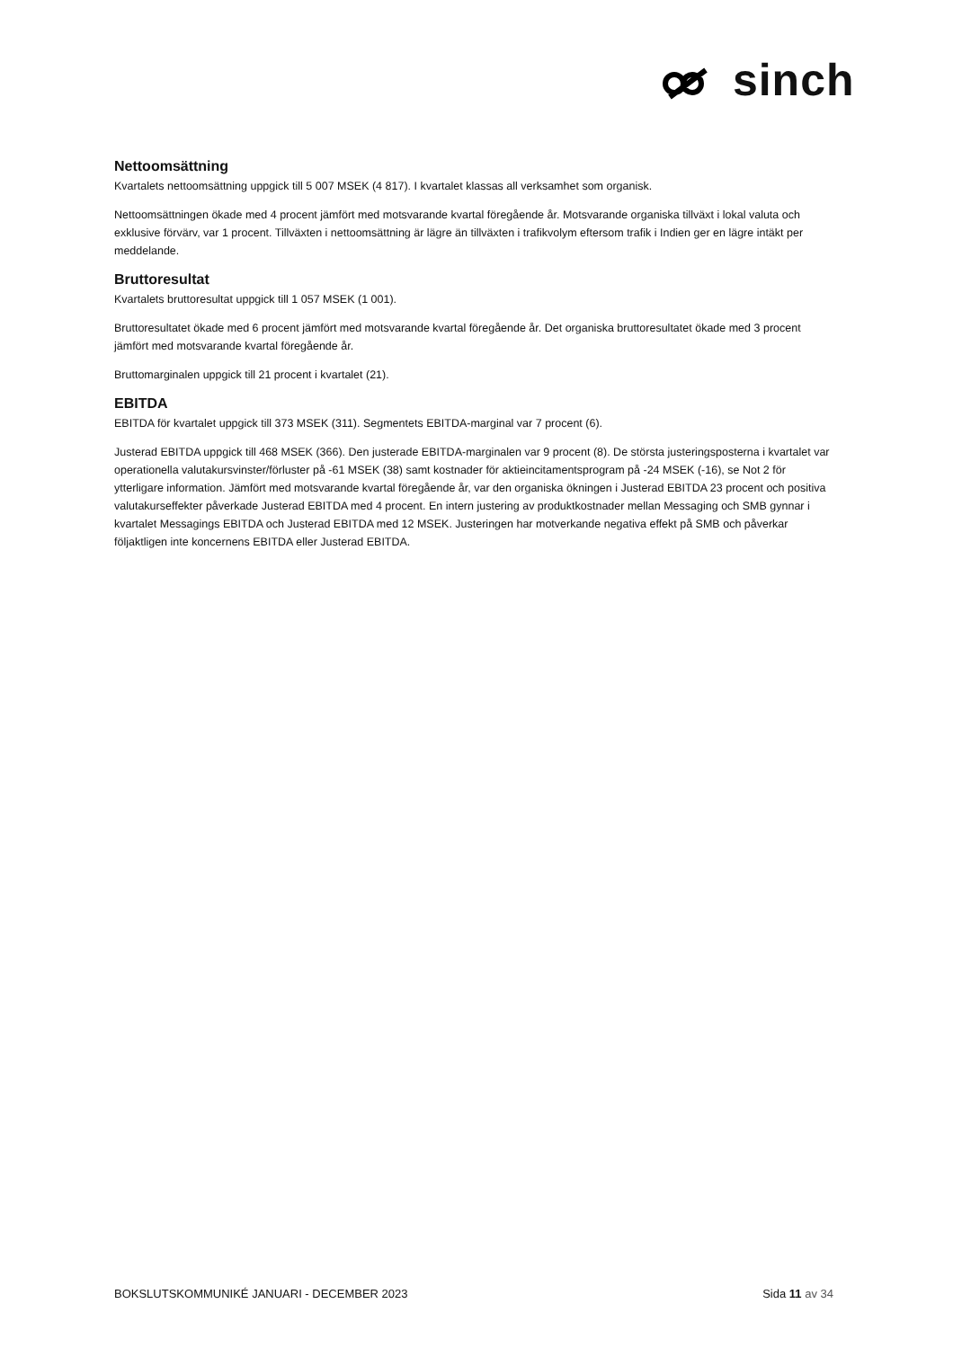sinch
Nettoomsättning
Kvartalets nettoomsättning uppgick till 5 007 MSEK (4 817). I kvartalet klassas all verksamhet som organisk.
Nettoomsättningen ökade med 4 procent jämfört med motsvarande kvartal föregående år. Motsvarande organiska tillväxt i lokal valuta och exklusive förvärv, var 1 procent. Tillväxten i nettoomsättning är lägre än tillväxten i trafikvolym eftersom trafik i Indien ger en lägre intäkt per meddelande.
Bruttoresultat
Kvartalets bruttoresultat uppgick till 1 057 MSEK (1 001).
Bruttoresultatet ökade med 6 procent jämfört med motsvarande kvartal föregående år. Det organiska bruttoresultatet ökade med 3 procent jämfört med motsvarande kvartal föregående år.
Bruttomarginalen uppgick till 21 procent i kvartalet (21).
EBITDA
EBITDA för kvartalet uppgick till 373 MSEK (311). Segmentets EBITDA-marginal var 7 procent (6).
Justerad EBITDA uppgick till 468 MSEK (366). Den justerade EBITDA-marginalen var 9 procent (8). De största justeringsposterna i kvartalet var operationella valutakursvinster/förluster på -61 MSEK (38) samt kostnader för aktieincitamentsprogram på -24 MSEK (-16), se Not 2 för ytterligare information. Jämfört med motsvarande kvartal föregående år, var den organiska ökningen i Justerad EBITDA 23 procent och positiva valutakurseffekter påverkade Justerad EBITDA med 4 procent. En intern justering av produktkostnader mellan Messaging och SMB gynnar i kvartalet Messagings EBITDA och Justerad EBITDA med 12 MSEK. Justeringen har motverkande negativa effekt på SMB och påverkar följaktligen inte koncernens EBITDA eller Justerad EBITDA.
BOKSLUTSKOMMUNIKÉ JANUARI - DECEMBER 2023 Sida 11 av 34